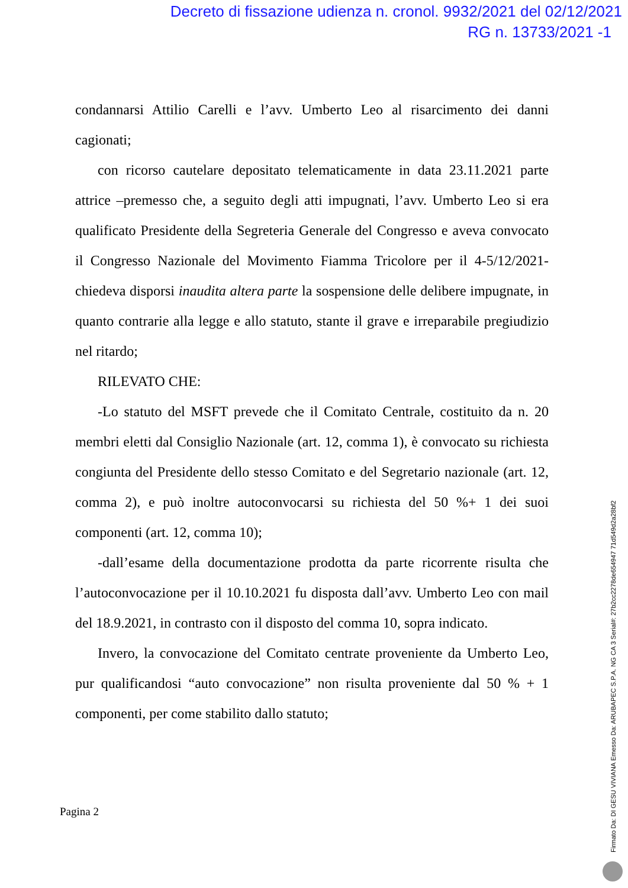Decreto di fissazione udienza n. cronol. 9932/2021 del 02/12/2021
RG n. 13733/2021 -1
condannarsi Attilio Carelli e l’avv. Umberto Leo al risarcimento dei danni cagionati;
con ricorso cautelare depositato telematicamente in data 23.11.2021 parte attrice –premesso che, a seguito degli atti impugnati, l’avv. Umberto Leo si era qualificato Presidente della Segreteria Generale del Congresso e aveva convocato il Congresso Nazionale del Movimento Fiamma Tricolore per il 4-5/12/2021- chiedeva disporsi inaudita altera parte la sospensione delle delibere impugnate, in quanto contrarie alla legge e allo statuto, stante il grave e irreparabile pregiudizio nel ritardo;
RILEVATO CHE:
-Lo statuto del MSFT prevede che il Comitato Centrale, costituito da n. 20 membri eletti dal Consiglio Nazionale (art. 12, comma 1), è convocato su richiesta congiunta del Presidente dello stesso Comitato e del Segretario nazionale (art. 12, comma 2), e può inoltre autoconvocarsi su richiesta del 50 %+ 1 dei suoi componenti (art. 12, comma 10);
-dall’esame della documentazione prodotta da parte ricorrente risulta che l’autoconvocazione per il 10.10.2021 fu disposta dall’avv. Umberto Leo con mail del 18.9.2021, in contrasto con il disposto del comma 10, sopra indicato.
Invero, la convocazione del Comitato centrate proveniente da Umberto Leo, pur qualificandosi “auto convocazione” non risulta proveniente dal 50 % + 1 componenti, per come stabilito dallo statuto;
Pagina 2
Firmato Da: DI GESU VIVIANA Emesso Da: ARUBAPEC S.P.A. NG CA 3 Serial#: 27b2cc2278de654947 71d549d2a28bf2